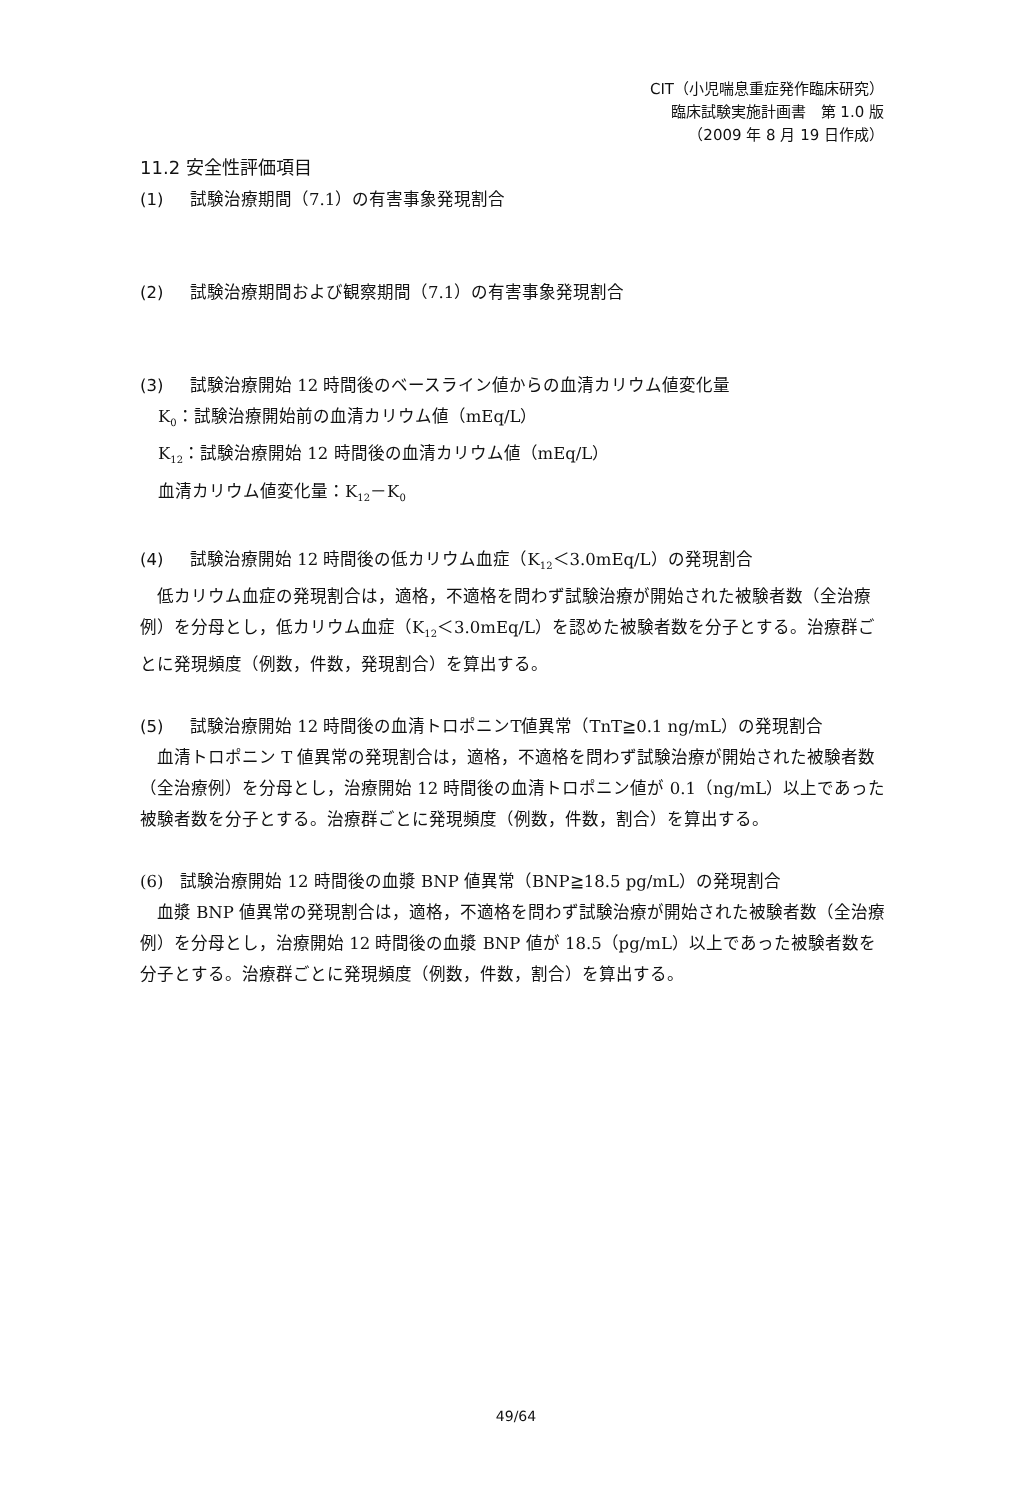CIT（小児喘息重症発作臨床研究）
臨床試験実施計画書　第 1.0 版
（2009 年 8 月 19 日作成）
11.2 安全性評価項目
(1) 試験治療期間（7.1）の有害事象発現割合
(2) 試験治療期間および観察期間（7.1）の有害事象発現割合
(3) 試験治療開始 12 時間後のベースライン値からの血清カリウム値変化量
K<sub>0</sub>：試験治療開始前の血清カリウム値（mEq/L）
K<sub>12</sub>：試験治療開始 12 時間後の血清カリウム値（mEq/L）
血清カリウム値変化量：K<sub>12</sub>－K<sub>0</sub>
(4) 試験治療開始 12 時間後の低カリウム血症（K<sub>12</sub>＜3.0mEq/L）の発現割合
　低カリウム血症の発現割合は，適格，不適格を問わず試験治療が開始された被験者数（全治療例）を分母とし，低カリウム血症（K<sub>12</sub>＜3.0mEq/L）を認めた被験者数を分子とする。治療群ごとに発現頻度（例数，件数，発現割合）を算出する。
(5) 試験治療開始 12 時間後の血清トロポニンT値異常（TnT≧0.1 ng/mL）の発現割合
　血清トロポニン T 値異常の発現割合は，適格，不適格を問わず試験治療が開始された被験者数（全治療例）を分母とし，治療開始 12 時間後の血清トロポニン値が 0.1（ng/mL）以上であった被験者数を分子とする。治療群ごとに発現頻度（例数，件数，割合）を算出する。
(6)　試験治療開始 12 時間後の血漿 BNP 値異常（BNP≧18.5 pg/mL）の発現割合
　血漿 BNP 値異常の発現割合は，適格，不適格を問わず試験治療が開始された被験者数（全治療例）を分母とし，治療開始 12 時間後の血漿 BNP 値が 18.5（pg/mL）以上であった被験者数を分子とする。治療群ごとに発現頻度（例数，件数，割合）を算出する。
49/64